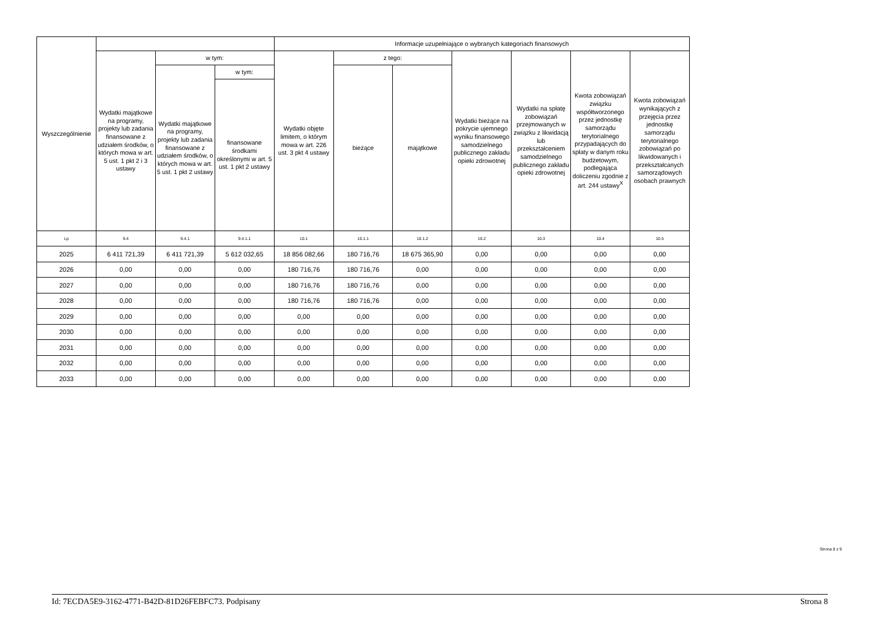| Wyszczególnienie | | | | Informacje uzupełniające o wybranych kategoriach finansowych | | | | | | |
| --- | --- | --- | --- | --- | --- | --- | --- | --- | --- | --- |
| | Wydatki majątkowe na programy, projekty lub zadania finansowane z udziałem środków, o których mowa w art. 5 ust. 1 pkt 2 i 3 ustawy | w tym: | | Wydatki objęte limitem, o którym mowa w art. 226 ust. 3 pkt 4 ustawy | z tego: | | Wydatki bieżące na pokrycie ujemnego wyniku finansowego samodzielnego publicznego zakładu opieki zdrowotnej | Wydatki na spłatę zobowiązań przejmowanych w związku z likwidacją lub przekształceniem samodzielnego publicznego zakładu opieki zdrowotnej | Kwota zobowiązań związku współtworzonego przez jednostkę samorządu terytorialnego przypadających do spłaty w danym roku budżetowym, podlegająca doliczeniu zgodnie z art. 244 ustawy<sup>X</sup> | Kwota zobowiązań wynikających z przejęcia przez jednostkę samorządu terytorialnego zobowiązań po likwidowanych i przekształcanych samorządowych osobach prawnych |
| | | Wydatki majątkowe na programy, projekty lub zadania finansowane z udziałem środków, o których mowa w art. 5 ust. 1 pkt 2 ustawy | w tym: | | bieżące | majątkowe | | | | |
| | | | finansowane środkami określonymi w art. 5 ust. 1 pkt 2 ustawy | | | | | | | |
| Lp | 9.4 | 9.4.1 | 9.4.1.1 | 10.1 | 10.1.1 | 10.1.2 | 10.2 | 10.3 | 10.4 | 10.5 |
| 2025 | 6 411 721,39 | 6 411 721,39 | 5 612 032,65 | 18 856 082,66 | 180 716,76 | 18 675 365,90 | 0,00 | 0,00 | 0,00 | 0,00 |
| 2026 | 0,00 | 0,00 | 0,00 | 180 716,76 | 180 716,76 | 0,00 | 0,00 | 0,00 | 0,00 | 0,00 |
| 2027 | 0,00 | 0,00 | 0,00 | 180 716,76 | 180 716,76 | 0,00 | 0,00 | 0,00 | 0,00 | 0,00 |
| 2028 | 0,00 | 0,00 | 0,00 | 180 716,76 | 180 716,76 | 0,00 | 0,00 | 0,00 | 0,00 | 0,00 |
| 2029 | 0,00 | 0,00 | 0,00 | 0,00 | 0,00 | 0,00 | 0,00 | 0,00 | 0,00 | 0,00 |
| 2030 | 0,00 | 0,00 | 0,00 | 0,00 | 0,00 | 0,00 | 0,00 | 0,00 | 0,00 | 0,00 |
| 2031 | 0,00 | 0,00 | 0,00 | 0,00 | 0,00 | 0,00 | 0,00 | 0,00 | 0,00 | 0,00 |
| 2032 | 0,00 | 0,00 | 0,00 | 0,00 | 0,00 | 0,00 | 0,00 | 0,00 | 0,00 | 0,00 |
| 2033 | 0,00 | 0,00 | 0,00 | 0,00 | 0,00 | 0,00 | 0,00 | 0,00 | 0,00 | 0,00 |
Strona 8 z 9
Id: 7ECDA5E9-3162-4771-B42D-81D26FEBFC73. Podpisany Strona 8